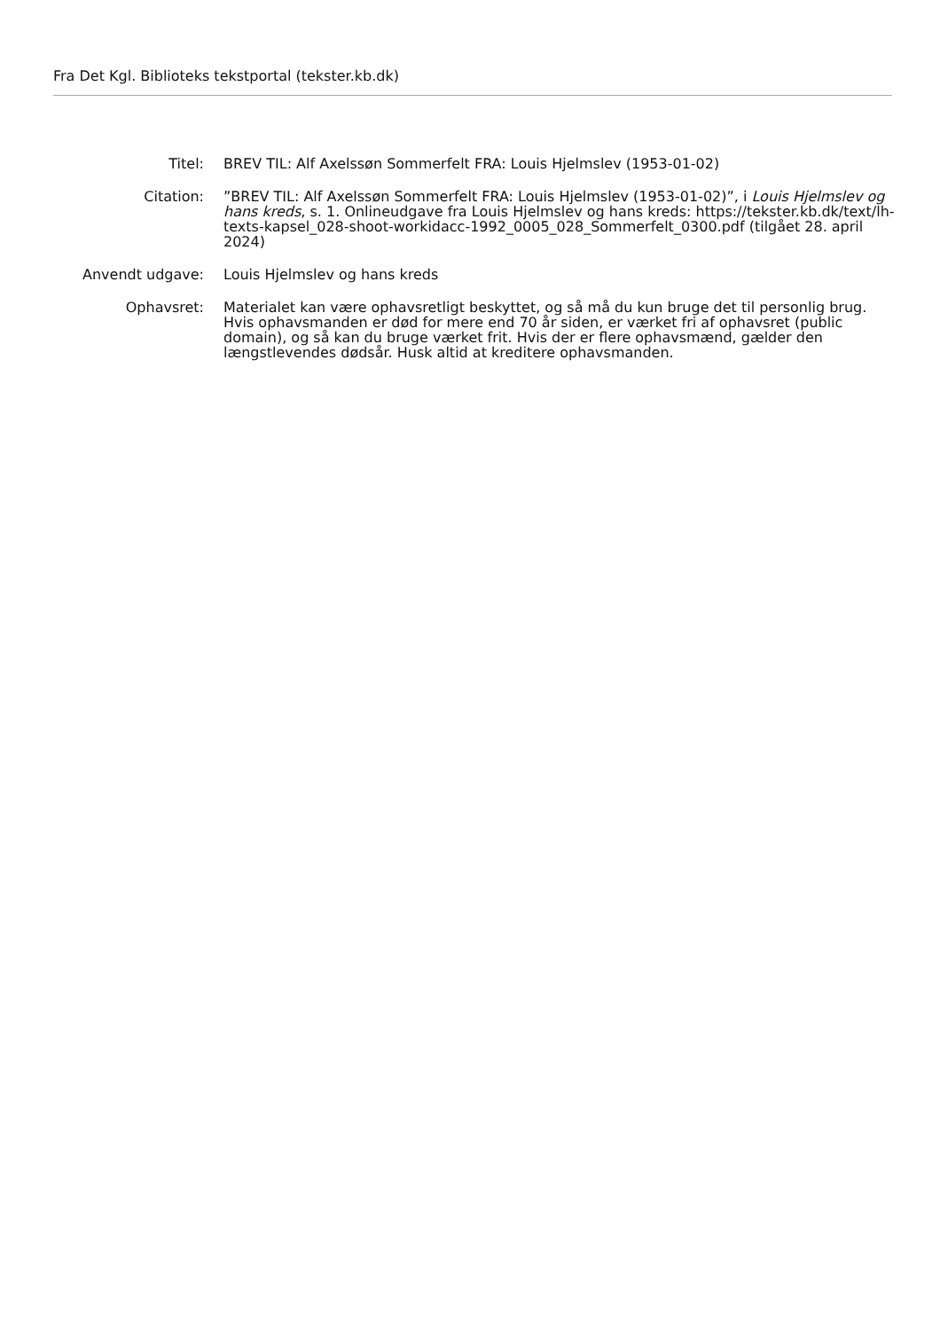Fra Det Kgl. Biblioteks tekstportal (tekster.kb.dk)
| Titel: | BREV TIL: Alf Axelssøn Sommerfelt FRA: Louis Hjelmslev (1953-01-02) |
| Citation: | ”BREV TIL: Alf Axelssøn Sommerfelt FRA: Louis Hjelmslev (1953-01-02)”, i Louis Hjelmslev og hans kreds , s. 1. Onlineudgave fra Louis Hjelmslev og hans kreds: https://tekster.kb.dk/text/lh-texts-kapsel_028-shoot-workidacc-1992_0005_028_Sommerfelt_0300.pdf (tilgået 28. april 2024) |
| Anvendt udgave: | Louis Hjelmslev og hans kreds |
| Ophavsret: | Materialet kan være ophavsretligt beskyttet, og så må du kun bruge det til personlig brug. Hvis ophavsmanden er død for mere end 70 år siden, er værket fri af ophavsret (public domain), og så kan du bruge værket frit. Hvis der er flere ophavsmænd, gælder den længstlevendes dødsår. Husk altid at kreditere ophavsmanden. |